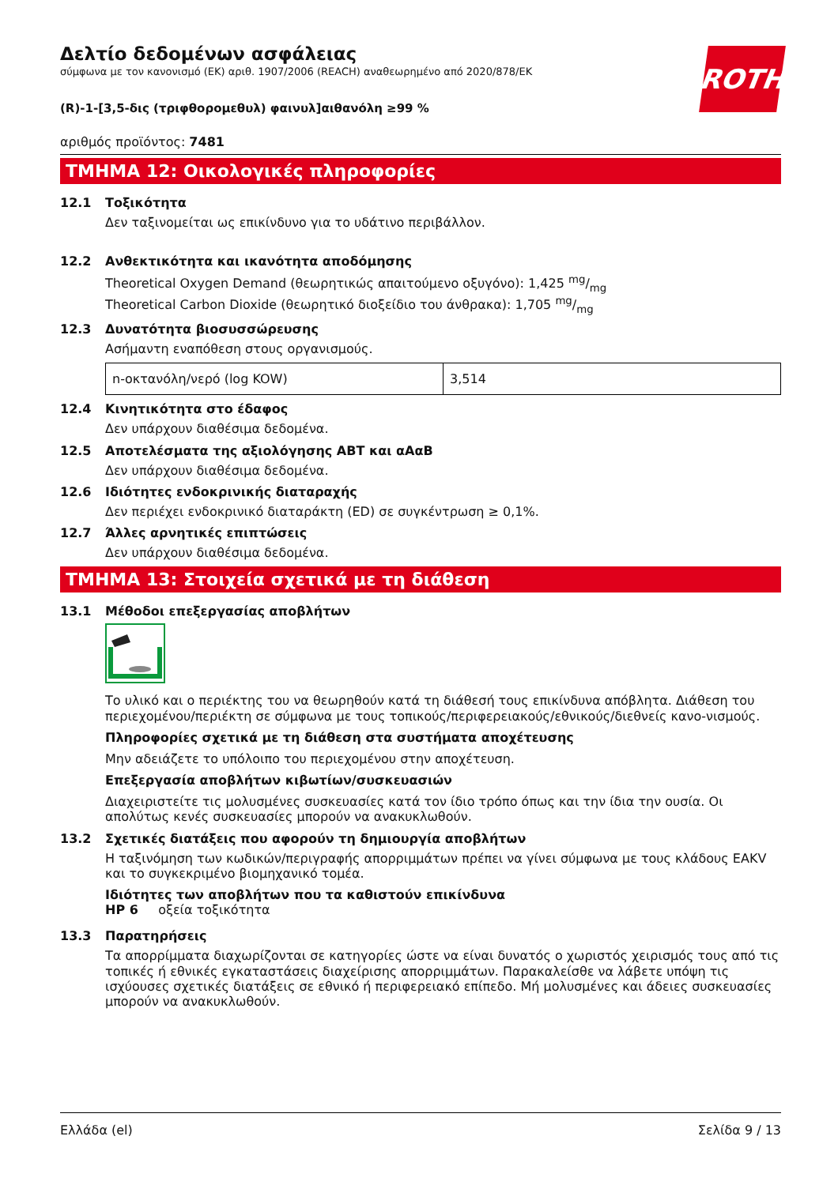ROTH
Δελτίο δεδομένων ασφάλειας
σύμφωνα με τον κανονισμό (ΕΚ) αριθ. 1907/2006 (REACH) αναθεωρημένο από 2020/878/ΕΚ
(R)-1-[3,5-δις (τριφθορομεθυλ) φαινυλ]αιθανόλη ≥99 %
αριθμός προϊόντος: 7481
ΤΜΗΜΑ 12: Οικολογικές πληροφορίες
12.1 Τοξικότητα
Δεν ταξινομείται ως επικίνδυνο για το υδάτινο περιβάλλον.
12.2 Ανθεκτικότητα και ικανότητα αποδόμησης
Theoretical Oxygen Demand (θεωρητικώς απαιτούμενο οξυγόνο): 1,425 mg/mg
Theoretical Carbon Dioxide (θεωρητικό διοξείδιο του άνθρακα): 1,705 mg/mg
12.3 Δυνατότητα βιοσυσσώρευσης
Ασήμαντη εναπόθεση στους οργανισμούς.
| n-οκτανόλη/νερό (log KOW) | 3,514 |
12.4 Κινητικότητα στο έδαφος
Δεν υπάρχουν διαθέσιμα δεδομένα.
12.5 Αποτελέσματα της αξιολόγησης ΑΒΤ και αΑαΒ
Δεν υπάρχουν διαθέσιμα δεδομένα.
12.6 Ιδιότητες ενδοκρινικής διαταραχής
Δεν περιέχει ενδοκρινικό διαταράκτη (ED) σε συγκέντρωση ≥ 0,1%.
12.7 Άλλες αρνητικές επιπτώσεις
Δεν υπάρχουν διαθέσιμα δεδομένα.
ΤΜΗΜΑ 13: Στοιχεία σχετικά με τη διάθεση
13.1 Μέθοδοι επεξεργασίας αποβλήτων
Το υλικό και ο περιέκτης του να θεωρηθούν κατά τη διάθεσή τους επικίνδυνα απόβλητα. Διάθεση του περιεχομένου/περιέκτη σε σύμφωνα με τους τοπικούς/περιφερειακούς/εθνικούς/διεθνείς κανο-νισμούς.
Πληροφορίες σχετικά με τη διάθεση στα συστήματα αποχέτευσης
Μην αδειάζετε το υπόλοιπο του περιεχομένου στην αποχέτευση.
Επεξεργασία αποβλήτων κιβωτίων/συσκευασιών
Διαχειριστείτε τις μολυσμένες συσκευασίες κατά τον ίδιο τρόπο όπως και την ίδια την ουσία. Οι απολύτως κενές συσκευασίες μπορούν να ανακυκλωθούν.
13.2 Σχετικές διατάξεις που αφορούν τη δημιουργία αποβλήτων
Η ταξινόμηση των κωδικών/περιγραφής απορριμμάτων πρέπει να γίνει σύμφωνα με τους κλάδους EAKV και το συγκεκριμένο βιομηχανικό τομέα.
Ιδιότητες των αποβλήτων που τα καθιστούν επικίνδυνα
HP 6 οξεία τοξικότητα
13.3 Παρατηρήσεις
Τα απορρίμματα διαχωρίζονται σε κατηγορίες ώστε να είναι δυνατός ο χωριστός χειρισμός τους από τις τοπικές ή εθνικές εγκαταστάσεις διαχείρισης απορριμμάτων. Παρακαλείσθε να λάβετε υπόψη τις ισχύουσες σχετικές διατάξεις σε εθνικό ή περιφερειακό επίπεδο. Μή μολυσμένες και άδειες συσκευασίες μπορούν να ανακυκλωθούν.
Ελλάδα (el) Σελίδα 9 / 13